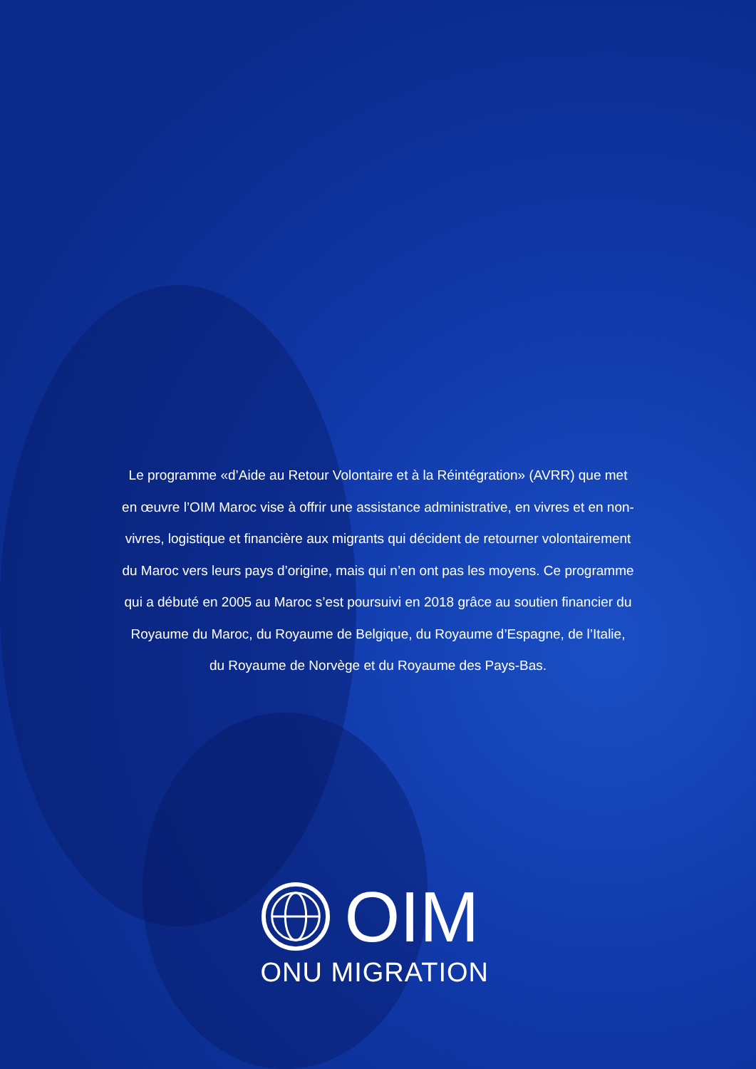Le programme «d’Aide au Retour Volontaire et à la Réintégration» (AVRR) que met en œuvre l’OIM Maroc vise à offrir une assistance administrative, en vivres et en non-vivres, logistique et financière aux migrants qui décident de retourner volontairement du Maroc vers leurs pays d’origine, mais qui n’en ont pas les moyens. Ce programme qui a débuté en 2005 au Maroc s’est poursuivi en 2018 grâce au soutien financier du Royaume du Maroc, du Royaume de Belgique, du Royaume d’Espagne, de l’Italie, du Royaume de Norvège et du Royaume des Pays-Bas.
OIM
ONU MIGRATION